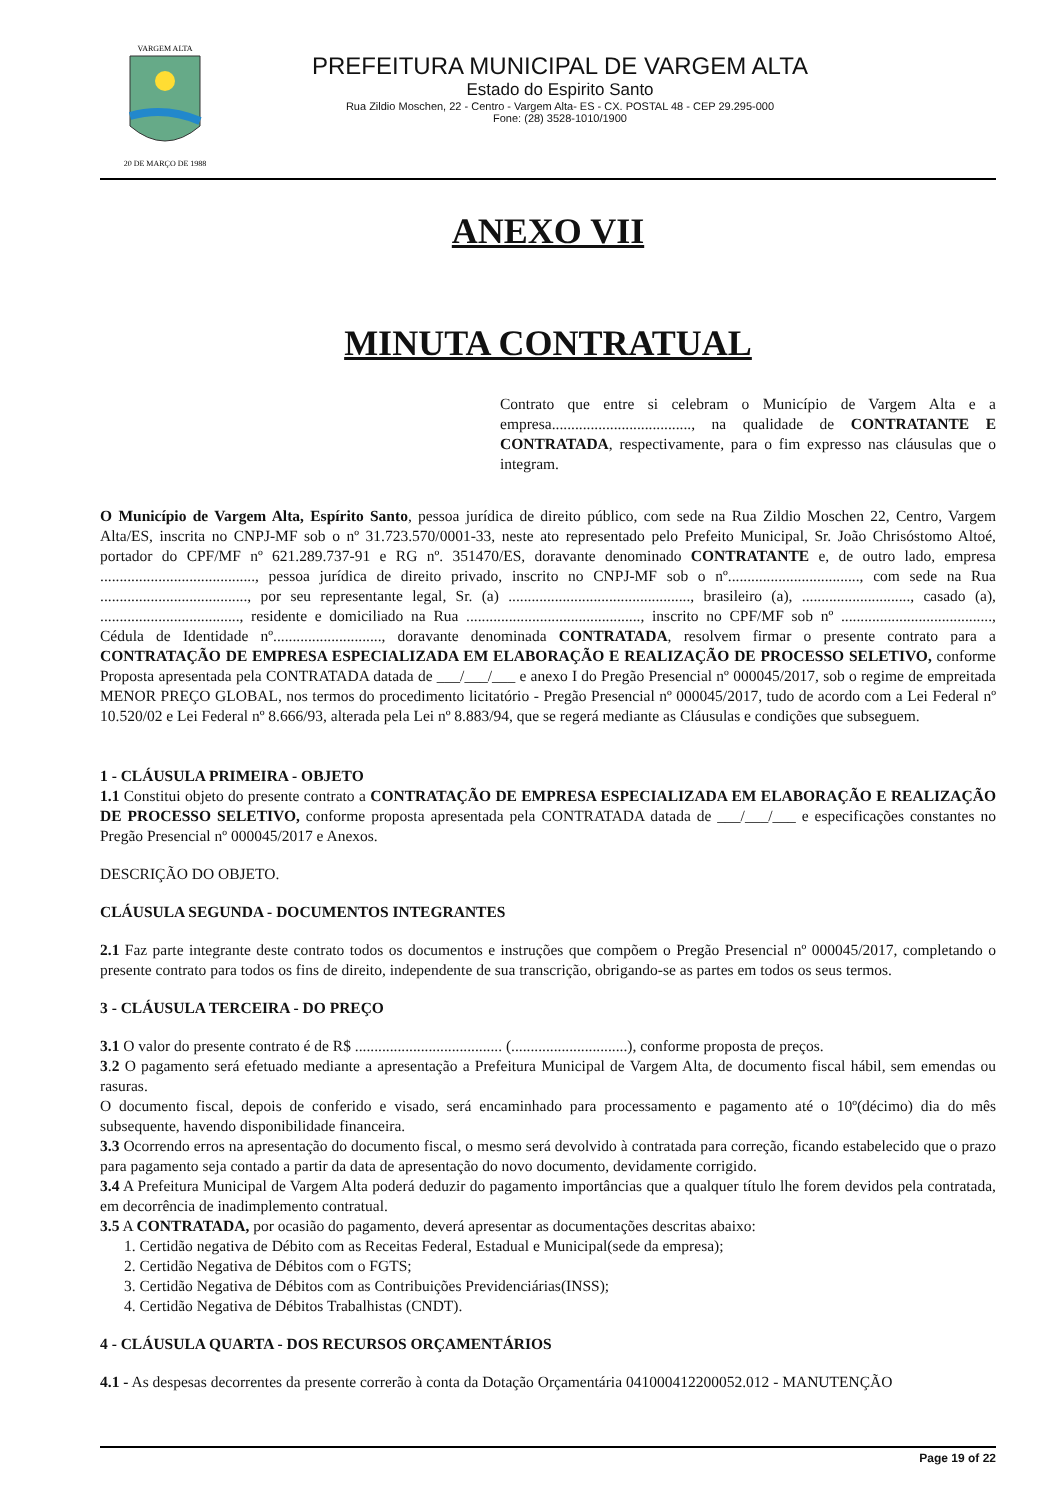20 DE MARÇO DE 1988
VARGEM ALTA
PREFEITURA MUNICIPAL DE VARGEM ALTA
Estado do Espirito Santo
Rua Zildio Moschen, 22 - Centro - Vargem Alta- ES - CX. POSTAL 48 - CEP 29.295-000
Fone: (28) 3528-1010/1900
ANEXO VII
MINUTA CONTRATUAL
Contrato que entre si celebram o Município de Vargem Alta e a empresa...................................., na qualidade de CONTRATANTE E CONTRATADA, respectivamente, para o fim expresso nas cláusulas que o integram.
O Município de Vargem Alta, Espírito Santo, pessoa jurídica de direito público, com sede na Rua Zildio Moschen 22, Centro, Vargem Alta/ES, inscrita no CNPJ-MF sob o nº 31.723.570/0001-33, neste ato representado pelo Prefeito Municipal, Sr. João Chrisóstomo Altoé, portador do CPF/MF nº 621.289.737-91 e RG nº. 351470/ES, doravante denominado CONTRATANTE e, de outro lado, empresa ........................................, pessoa jurídica de direito privado, inscrito no CNPJ-MF sob o nº.................................., com sede na Rua ......................................, por seu representante legal, Sr. (a) ..............................................., brasileiro (a), ............................, casado (a), ...................................., residente e domiciliado na Rua ............................................., inscrito no CPF/MF sob nº ......................................., Cédula de Identidade nº............................, doravante denominada CONTRATADA, resolvem firmar o presente contrato para a CONTRATAÇÃO DE EMPRESA ESPECIALIZADA EM ELABORAÇÃO E REALIZAÇÃO DE PROCESSO SELETIVO, conforme Proposta apresentada pela CONTRATADA datada de ___/___/___ e anexo I do Pregão Presencial nº 000045/2017, sob o regime de empreitada MENOR PREÇO GLOBAL, nos termos do procedimento licitatório - Pregão Presencial nº 000045/2017, tudo de acordo com a Lei Federal nº 10.520/02 e Lei Federal nº 8.666/93, alterada pela Lei nº 8.883/94, que se regerá mediante as Cláusulas e condições que subseguem.
1 - CLÁUSULA PRIMEIRA - OBJETO
1.1 Constitui objeto do presente contrato a CONTRATAÇÃO DE EMPRESA ESPECIALIZADA EM ELABORAÇÃO E REALIZAÇÃO DE PROCESSO SELETIVO, conforme proposta apresentada pela CONTRATADA datada de ___/___/___ e especificações constantes no Pregão Presencial nº 000045/2017 e Anexos.
DESCRIÇÃO DO OBJETO.
CLÁUSULA SEGUNDA - DOCUMENTOS INTEGRANTES
2.1 Faz parte integrante deste contrato todos os documentos e instruções que compõem o Pregão Presencial nº 000045/2017, completando o presente contrato para todos os fins de direito, independente de sua transcrição, obrigando-se as partes em todos os seus termos.
3 - CLÁUSULA TERCEIRA - DO PREÇO
3.1 O valor do presente contrato é de R$ ...................................... (..............................), conforme proposta de preços.
3.2 O pagamento será efetuado mediante a apresentação a Prefeitura Municipal de Vargem Alta, de documento fiscal hábil, sem emendas ou rasuras.
O documento fiscal, depois de conferido e visado, será encaminhado para processamento e pagamento até o 10º(décimo) dia do mês subsequente, havendo disponibilidade financeira.
3.3 Ocorrendo erros na apresentação do documento fiscal, o mesmo será devolvido à contratada para correção, ficando estabelecido que o prazo para pagamento seja contado a partir da data de apresentação do novo documento, devidamente corrigido.
3.4 A Prefeitura Municipal de Vargem Alta poderá deduzir do pagamento importâncias que a qualquer título lhe forem devidos pela contratada, em decorrência de inadimplemento contratual.
3.5 A CONTRATADA, por ocasião do pagamento, deverá apresentar as documentações descritas abaixo:
1. Certidão negativa de Débito com as Receitas Federal, Estadual e Municipal(sede da empresa);
2. Certidão Negativa de Débitos com o FGTS;
3. Certidão Negativa de Débitos com as Contribuições Previdenciárias(INSS);
4. Certidão Negativa de Débitos Trabalhistas (CNDT).
4 - CLÁUSULA QUARTA - DOS RECURSOS ORÇAMENTÁRIOS
4.1 - As despesas decorrentes da presente correrão à conta da Dotação Orçamentária 041000412200052.012 - MANUTENÇÃO
Page 19 of 22